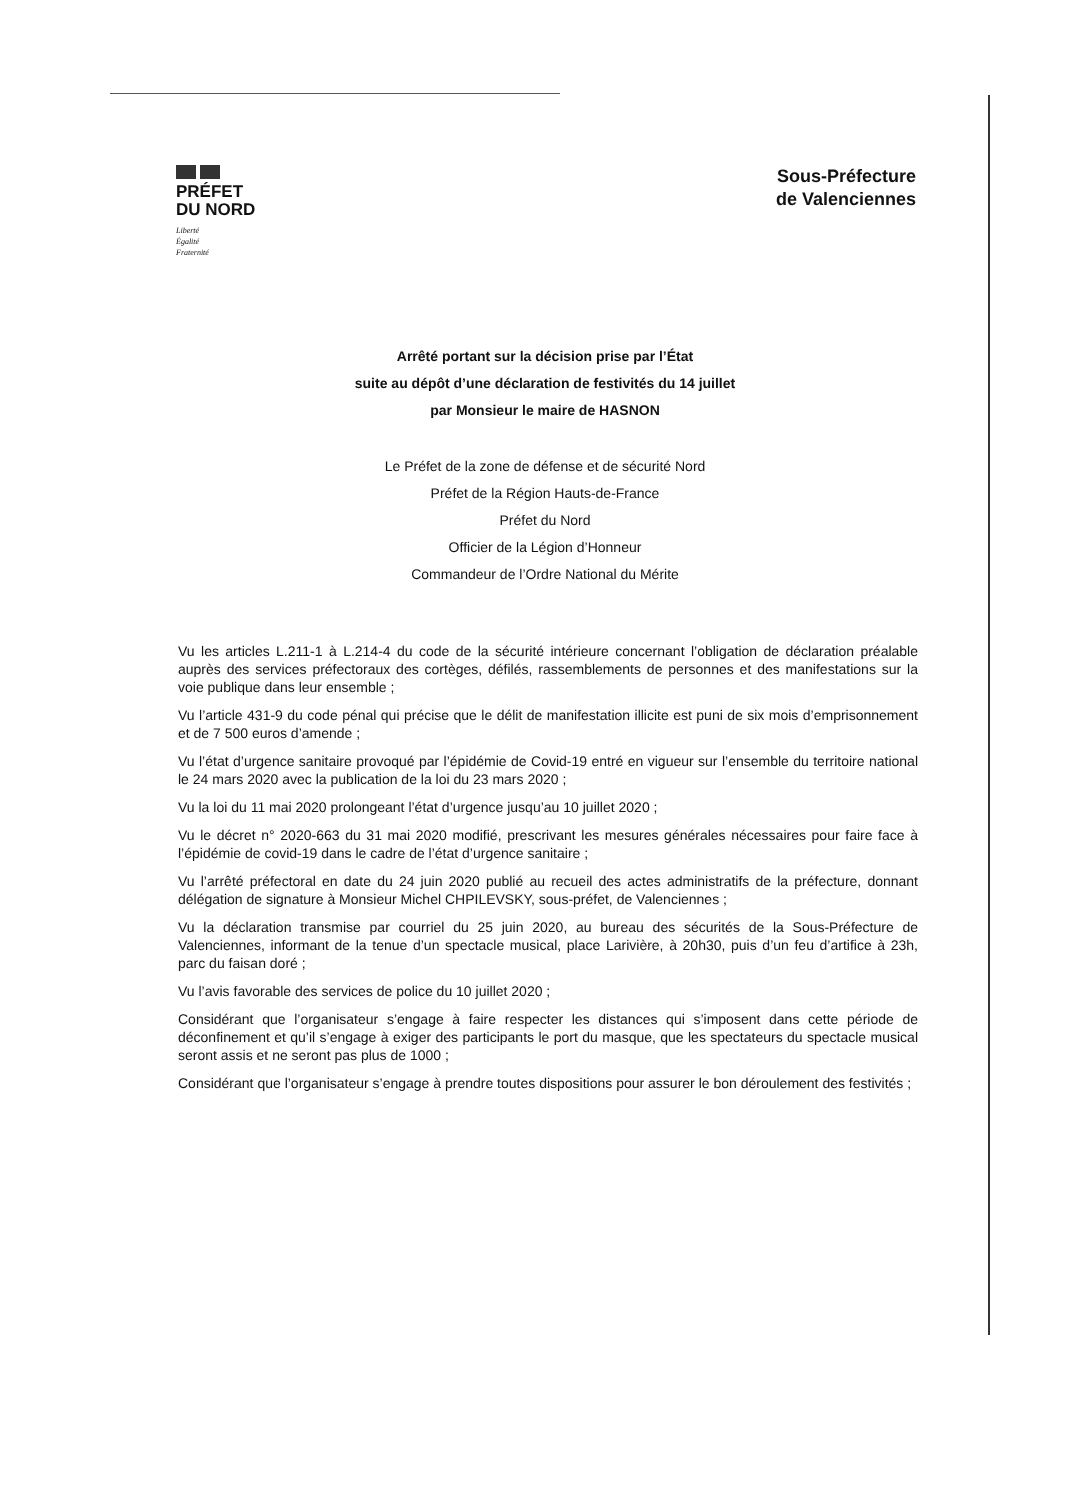PRÉFET
DU NORD
Liberté
Égalité
Fraternité
Sous-Préfecture
de Valenciennes
Arrêté portant sur la décision prise par l’État
suite au dépôt d’une déclaration de festivités du 14 juillet
par Monsieur le maire de HASNON
Le Préfet de la zone de défense et de sécurité Nord
Préfet de la Région Hauts-de-France
Préfet du Nord
Officier de la Légion d’Honneur
Commandeur de l’Ordre National du Mérite
Vu les articles L.211-1 à L.214-4 du code de la sécurité intérieure concernant l’obligation de déclaration préalable auprès des services préfectoraux des cortèges, défilés, rassemblements de personnes et des manifestations sur la voie publique dans leur ensemble ;
Vu l’article 431-9 du code pénal qui précise que le délit de manifestation illicite est puni de six mois d’emprisonnement et de 7 500 euros d’amende ;
Vu l’état d’urgence sanitaire provoqué par l’épidémie de Covid-19 entré en vigueur sur l’ensemble du territoire national le 24 mars 2020 avec la publication de la loi du 23 mars 2020 ;
Vu la loi du 11 mai 2020 prolongeant l’état d’urgence jusqu’au 10 juillet 2020 ;
Vu le décret n° 2020-663 du 31 mai 2020 modifié, prescrivant les mesures générales nécessaires pour faire face à l’épidémie de covid-19 dans le cadre de l’état d’urgence sanitaire ;
Vu l’arrêté préfectoral en date du 24 juin 2020 publié au recueil des actes administratifs de la préfecture, donnant délégation de signature à Monsieur Michel CHPILEVSKY, sous-préfet, de Valenciennes ;
Vu la déclaration transmise par courriel du 25 juin 2020, au bureau des sécurités de la Sous-Préfecture de Valenciennes, informant de la tenue d’un spectacle musical, place Larivière, à 20h30, puis d’un feu d’artifice à 23h, parc du faisan doré ;
Vu l’avis favorable des services de police du 10 juillet 2020 ;
Considérant que l’organisateur s’engage à faire respecter les distances qui s’imposent dans cette période de déconfinement et qu’il s’engage à exiger des participants le port du masque, que les spectateurs du spectacle musical seront assis et ne seront pas plus de 1000 ;
Considérant que l’organisateur s’engage à prendre toutes dispositions pour assurer le bon déroulement des festivités ;